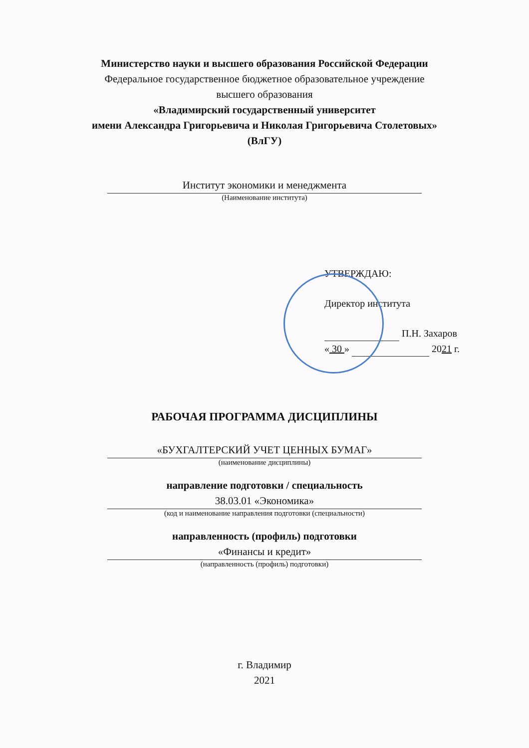Министерство науки и высшего образования Российской Федерации
Федеральное государственное бюджетное образовательное учреждение
высшего образования
«Владимирский государственный университет
имени Александра Григорьевича и Николая Григорьевича Столетовых»
(ВлГУ)
Институт экономики и менеджмента
(Наименование института)
УТВЕРЖДАЮ:
Директор института
П.Н. Захаров
« 30 » 2021 г.
РАБОЧАЯ ПРОГРАММА ДИСЦИПЛИНЫ
«БУХГАЛТЕРСКИЙ УЧЕТ ЦЕННЫХ БУМАГ»
(наименование дисциплины)
направление подготовки / специальность
38.03.01 «Экономика»
(код и наименование направления подготовки (специальности)
направленность (профиль) подготовки
«Финансы и кредит»
(направленность (профиль) подготовки)
г. Владимир
2021